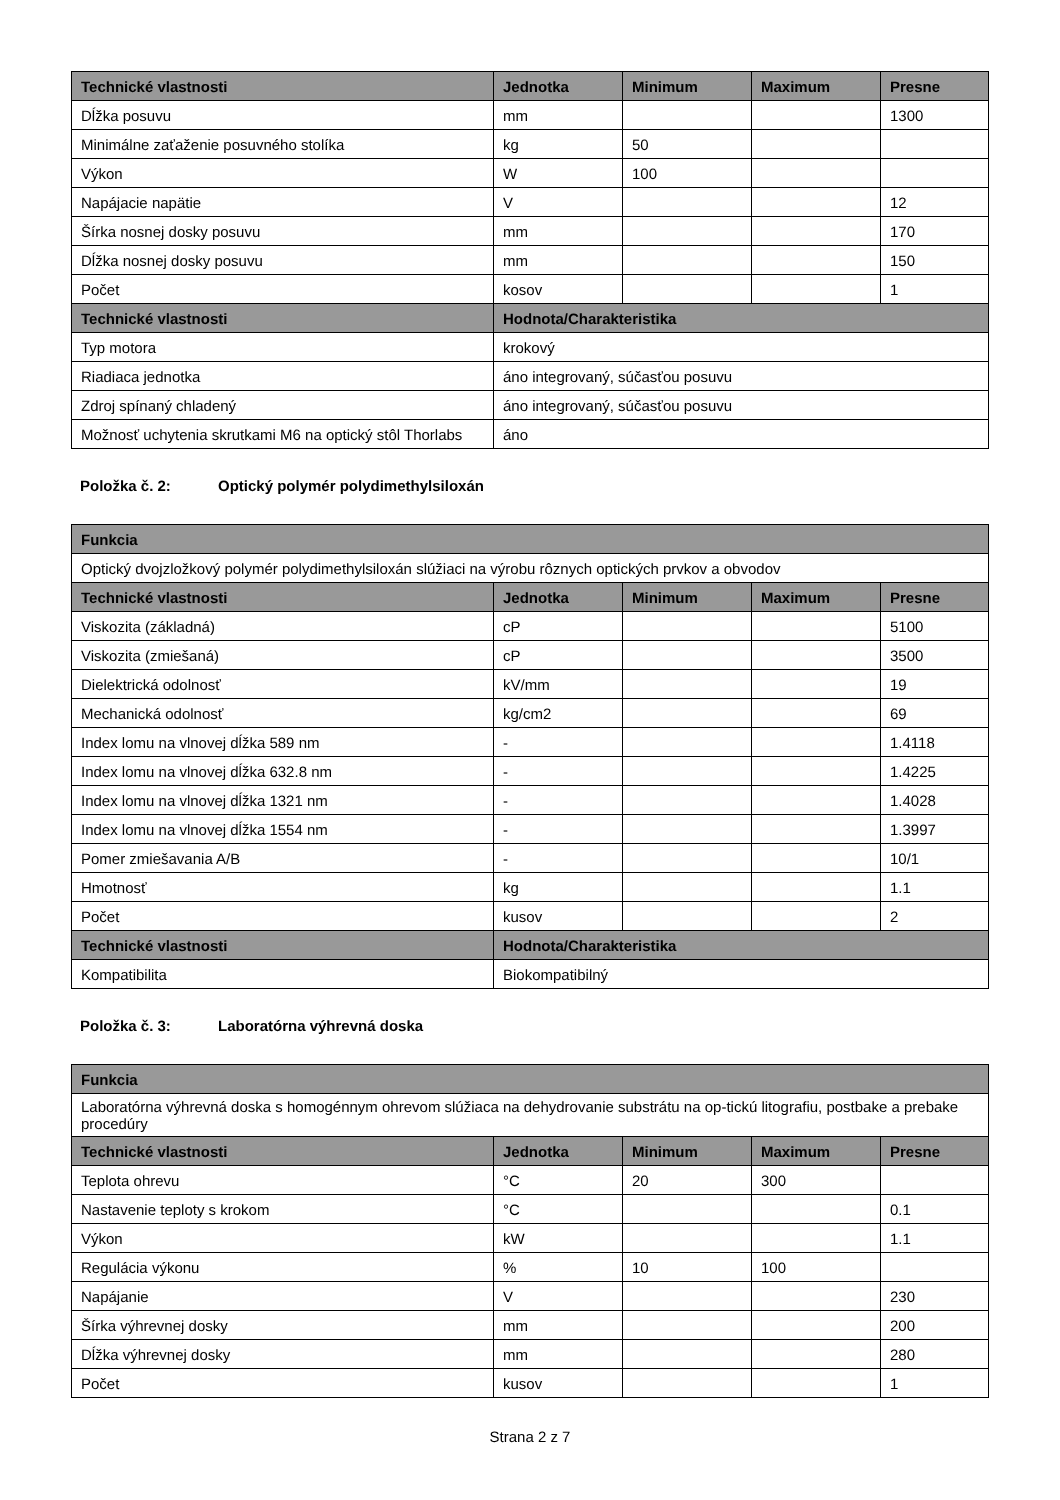| Technické vlastnosti | Jednotka | Minimum | Maximum | Presne |
| --- | --- | --- | --- | --- |
| Dĺžka posuvu | mm | | | 1300 |
| Minimálne zaťaženie posuvného stolíka | kg | 50 | | |
| Výkon | W | 100 | | |
| Napájacie napätie | V | | | 12 |
| Šírka nosnej dosky posuvu | mm | | | 170 |
| Dĺžka nosnej dosky posuvu | mm | | | 150 |
| Počet | kosov | | | 1 |
| Technické vlastnosti | Hodnota/Charakteristika | | | |
| Typ motora | krokový | | | |
| Riadiaca jednotka | áno integrovaný, súčasťou posuvu | | | |
| Zdroj spínaný chladený | áno integrovaný, súčasťou posuvu | | | |
| Možnosť uchytenia skrutkami M6 na optický stôl Thorlabs | áno | | | |
Položka č. 2: Optický polymér polydimethylsiloxán
| Funkcia | | | | |
| --- | --- | --- | --- | --- |
| Optický dvojzložkový polymér polydimethylsiloxán slúžiaci na výrobu rôznych optických prvkov a obvodov | | | | |
| Technické vlastnosti | Jednotka | Minimum | Maximum | Presne |
| Viskozita (základná) | cP | | | 5100 |
| Viskozita (zmiešaná) | cP | | | 3500 |
| Dielektrická odolnosť | kV/mm | | | 19 |
| Mechanická odolnosť | kg/cm2 | | | 69 |
| Index lomu na vlnovej dĺžka 589 nm | - | | | 1.4118 |
| Index lomu na vlnovej dĺžka 632.8 nm | - | | | 1.4225 |
| Index lomu na vlnovej dĺžka 1321 nm | - | | | 1.4028 |
| Index lomu na vlnovej dĺžka 1554 nm | - | | | 1.3997 |
| Pomer zmiešavania A/B | - | | | 10/1 |
| Hmotnosť | kg | | | 1.1 |
| Počet | kusov | | | 2 |
| Technické vlastnosti | Hodnota/Charakteristika | | | |
| Kompatibilita | Biokompatibilný | | | |
Položka č. 3: Laboratórna výhrevná doska
| Funkcia | | | | |
| --- | --- | --- | --- | --- |
| Laboratórna výhrevná doska s homogénnym ohrevom slúžiaca na dehydrovanie substrátu na op-tickú litografiu, postbake a prebake procedúry | | | | |
| Technické vlastnosti | Jednotka | Minimum | Maximum | Presne |
| Teplota ohrevu | °C | 20 | 300 | |
| Nastavenie teploty s krokom | °C | | | 0.1 |
| Výkon | kW | | | 1.1 |
| Regulácia výkonu | % | 10 | 100 | |
| Napájanie | V | | | 230 |
| Šírka výhrevnej dosky | mm | | | 200 |
| Dĺžka výhrevnej dosky | mm | | | 280 |
| Počet | kusov | | | 1 |
Strana 2 z 7